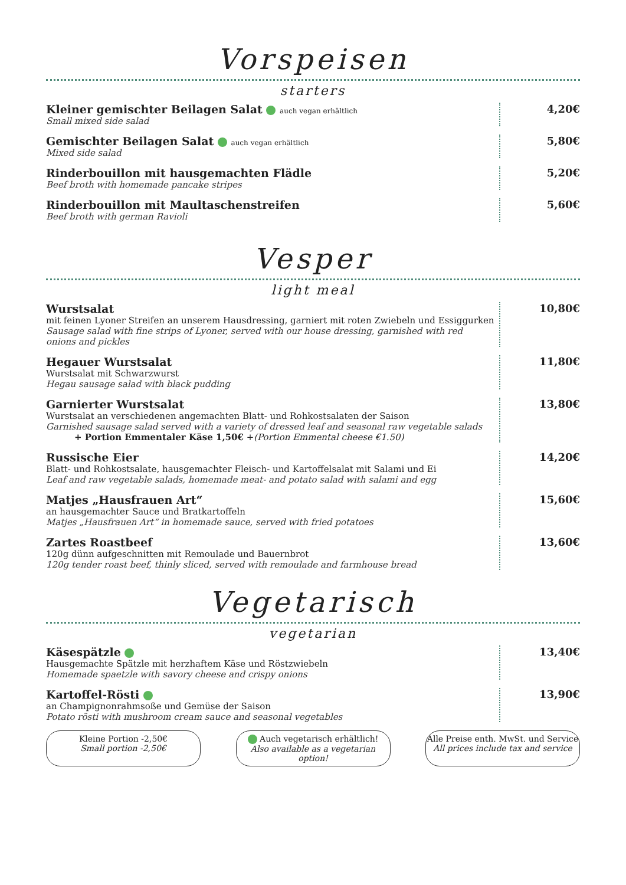Vorspeisen
starters
Kleiner gemischter Beilagen Salat auch vegan erhältlich
Small mixed side salad
4,20€
Gemischter Beilagen Salat auch vegan erhältlich
Mixed side salad
5,80€
Rinderbouillon mit hausgemachten Flädle
Beef broth with homemade pancake stripes
5,20€
Rinderbouillon mit Maultaschenstreifen
Beef broth with german Ravioli
5,60€
Vesper
light meal
Wurstsalat
mit feinen Lyoner Streifen an unserem Hausdressing, garniert mit roten Zwiebeln und Essiggurken
Sausage salad with fine strips of Lyoner, served with our house dressing, garnished with red onions and pickles
10,80€
Hegauer Wurstsalat
Wurstsalat mit Schwarzwurst
Hegau sausage salad with black pudding
11,80€
Garnierter Wurstsalat
Wurstsalat an verschiedenen angemachten Blatt- und Rohkostsalaten der Saison
Garnished sausage salad served with a variety of dressed leaf and seasonal raw vegetable salads
+ Portion Emmentaler Käse 1,50€ +(Portion Emmental cheese €1.50)
13,80€
Russische Eier
Blatt- und Rohkostsalate, hausgemachter Fleisch- und Kartoffelsalat mit Salami und Ei
Leaf and raw vegetable salads, homemade meat- and potato salad with salami and egg
14,20€
Matjes „Hausfrauen Art“
an hausgemachter Sauce und Bratkartoffeln
Matjes „Hausfrauen Art“ in homemade sauce, served with fried potatoes
15,60€
Zartes Roastbeef
120g dünn aufgeschnitten mit Remoulade und Bauernbrot
120g tender roast beef, thinly sliced, served with remoulade and farmhouse bread
13,60€
Vegetarisch
vegetarian
Käsespätzle
Hausgemachte Spätzle mit herzhaftem Käse und Röstzwiebeln
Homemade spaetzle with savory cheese and crispy onions
13,40€
Kartoffel-Rösti
an Champignonrahmsoße und Gemüse der Saison
Potato rösti with mushroom cream sauce and seasonal vegetables
13,90€
Kleine Portion -2,50€
Small portion -2,50€
Auch vegetarisch erhältlich!
Also available as a vegetarian option!
Alle Preise enth. MwSt. und Service
All prices include tax and service